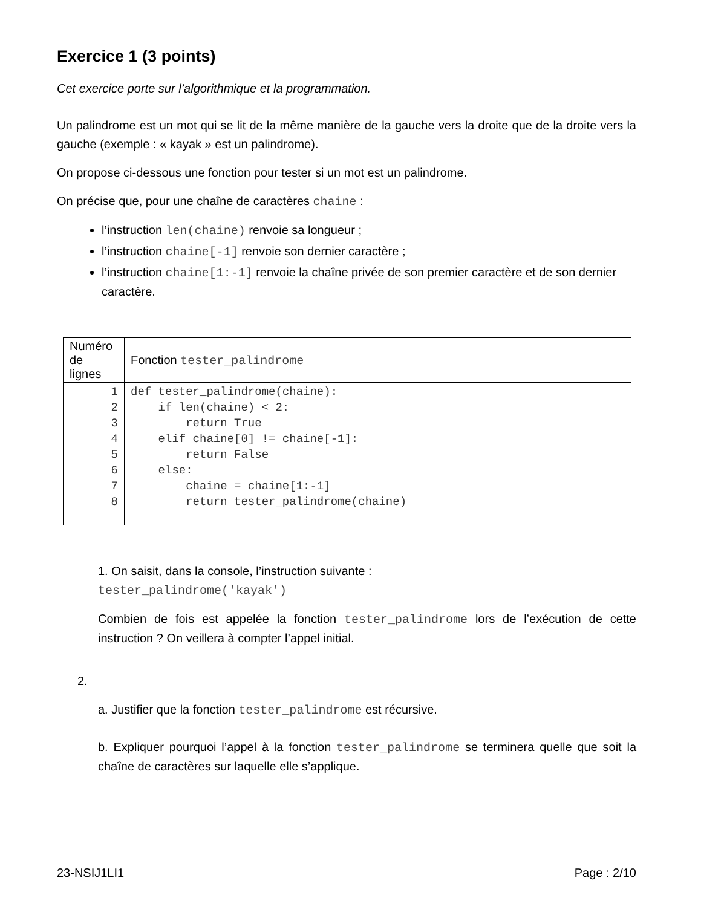Exercice 1 (3 points)
Cet exercice porte sur l’algorithmique et la programmation.
Un palindrome est un mot qui se lit de la même manière de la gauche vers la droite que de la droite vers la gauche (exemple : « kayak » est un palindrome).
On propose ci-dessous une fonction pour tester si un mot est un palindrome.
On précise que, pour une chaîne de caractères chaine :
l’instruction len(chaine) renvoie sa longueur ;
l’instruction chaine[-1] renvoie son dernier caractère ;
l’instruction chaine[1:-1] renvoie la chaîne privée de son premier caractère et de son dernier caractère.
| Numéro de lignes | Fonction tester_palindrome |
| 1 2 3 4 5 6 7 8 | def tester_palindrome(chaine): if len(chaine) < 2: return True elif chaine[0] != chaine[-1]: return False else: chaine = chaine[1:-1] return tester_palindrome(chaine) |
1. On saisit, dans la console, l’instruction suivante :
tester_palindrome('kayak')
Combien de fois est appelée la fonction tester_palindrome lors de l’exécution de cette instruction ? On veillera à compter l’appel initial.
2.
a. Justifier que la fonction tester_palindrome est récursive.
b. Expliquer pourquoi l’appel à la fonction tester_palindrome se terminera quelle que soit la chaîne de caractères sur laquelle elle s’applique.
23-NSIJ1LI1 Page : 2/10